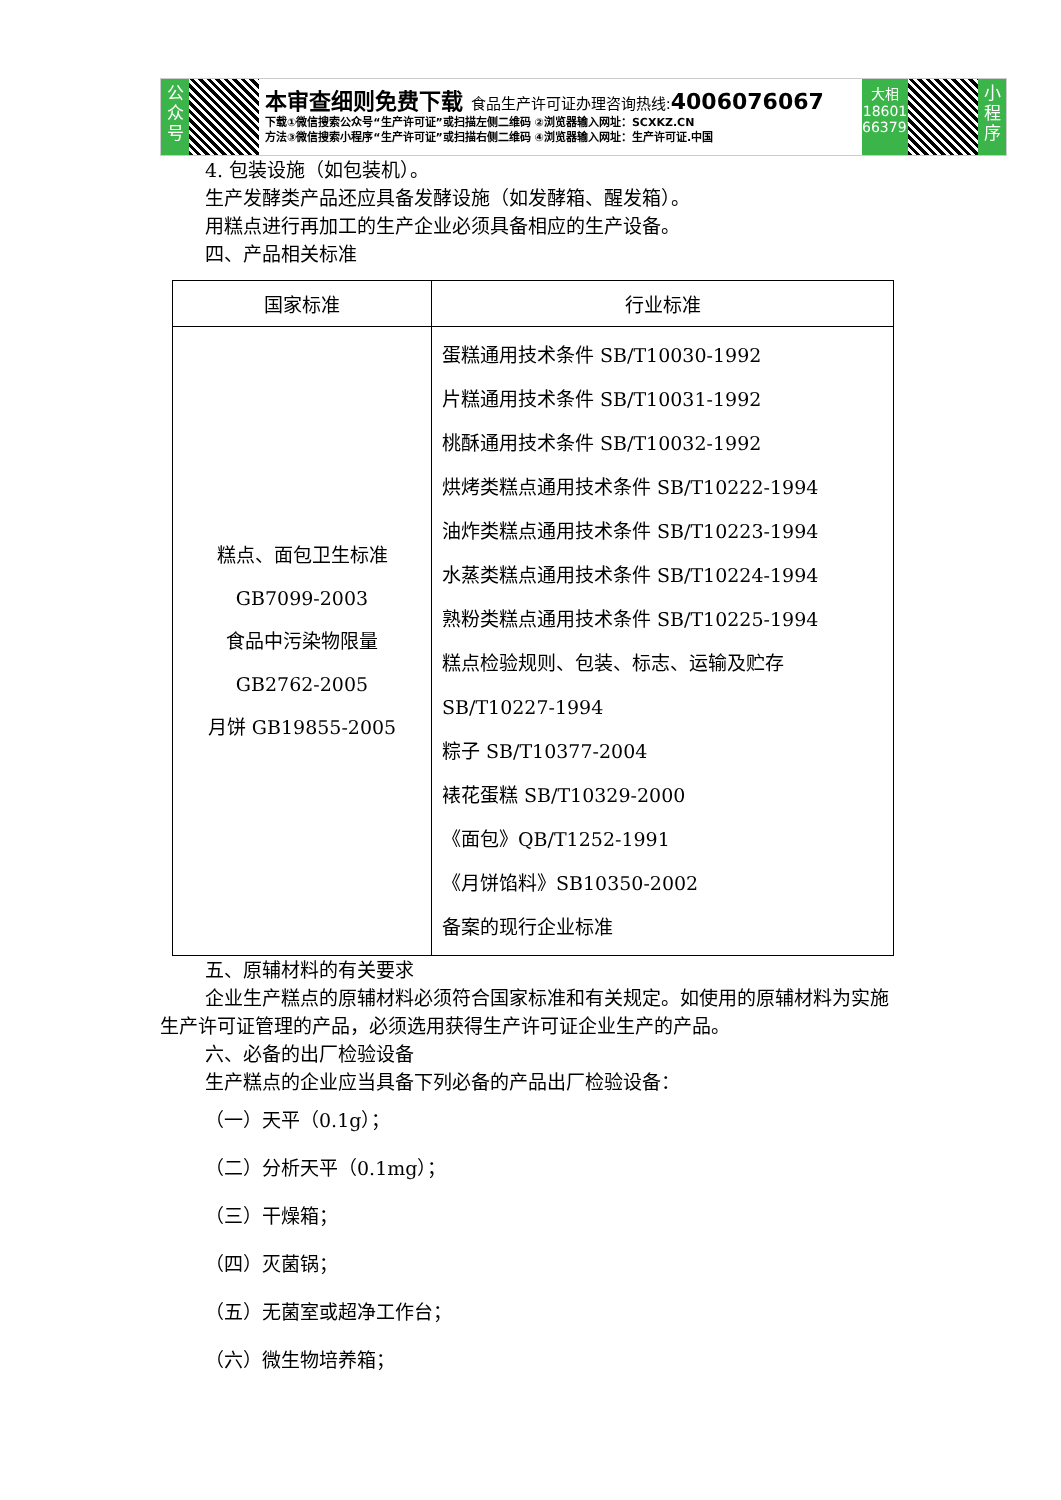公众号
本审查细则免费下载 食品生产许可证办理咨询热线: 4006076067
下载①微信搜索公众号“生产许可证”或扫描左侧二维码 ②浏览器输入网址：SCXKZ.CN
方法③微信搜索小程序“生产许可证”或扫描右侧二维码 ④浏览器输入网址：生产许可证.中国
大相
18601
663797
小程序
4. 包装设施（如包装机）。
生产发酵类产品还应具备发酵设施（如发酵箱、醒发箱）。
用糕点进行再加工的生产企业必须具备相应的生产设备。
四、产品相关标准
| 国家标准 | 行业标准 |
| --- | --- |
| 糕点、面包卫生标准 GB7099-2003 食品中污染物限量 GB2762-2005 月饼 GB19855-2005 | 蛋糕通用技术条件 SB/T10030-1992 片糕通用技术条件 SB/T10031-1992 桃酥通用技术条件 SB/T10032-1992 烘烤类糕点通用技术条件 SB/T10222-1994 油炸类糕点通用技术条件 SB/T10223-1994 水蒸类糕点通用技术条件 SB/T10224-1994 熟粉类糕点通用技术条件 SB/T10225-1994 糕点检验规则、包装、标志、运输及贮存 SB/T10227-1994 粽子 SB/T10377-2004 裱花蛋糕 SB/T10329-2000 《面包》QB/T1252-1991 《月饼馅料》SB10350-2002 备案的现行企业标准 |
五、原辅材料的有关要求
企业生产糕点的原辅材料必须符合国家标准和有关规定。如使用的原辅材料为实施生产许可证管理的产品，必须选用获得生产许可证企业生产的产品。
六、必备的出厂检验设备
生产糕点的企业应当具备下列必备的产品出厂检验设备：
（一）天平（0.1g）；
（二）分析天平（0.1mg）；
（三）干燥箱；
（四）灭菌锅；
（五）无菌室或超净工作台；
（六）微生物培养箱；